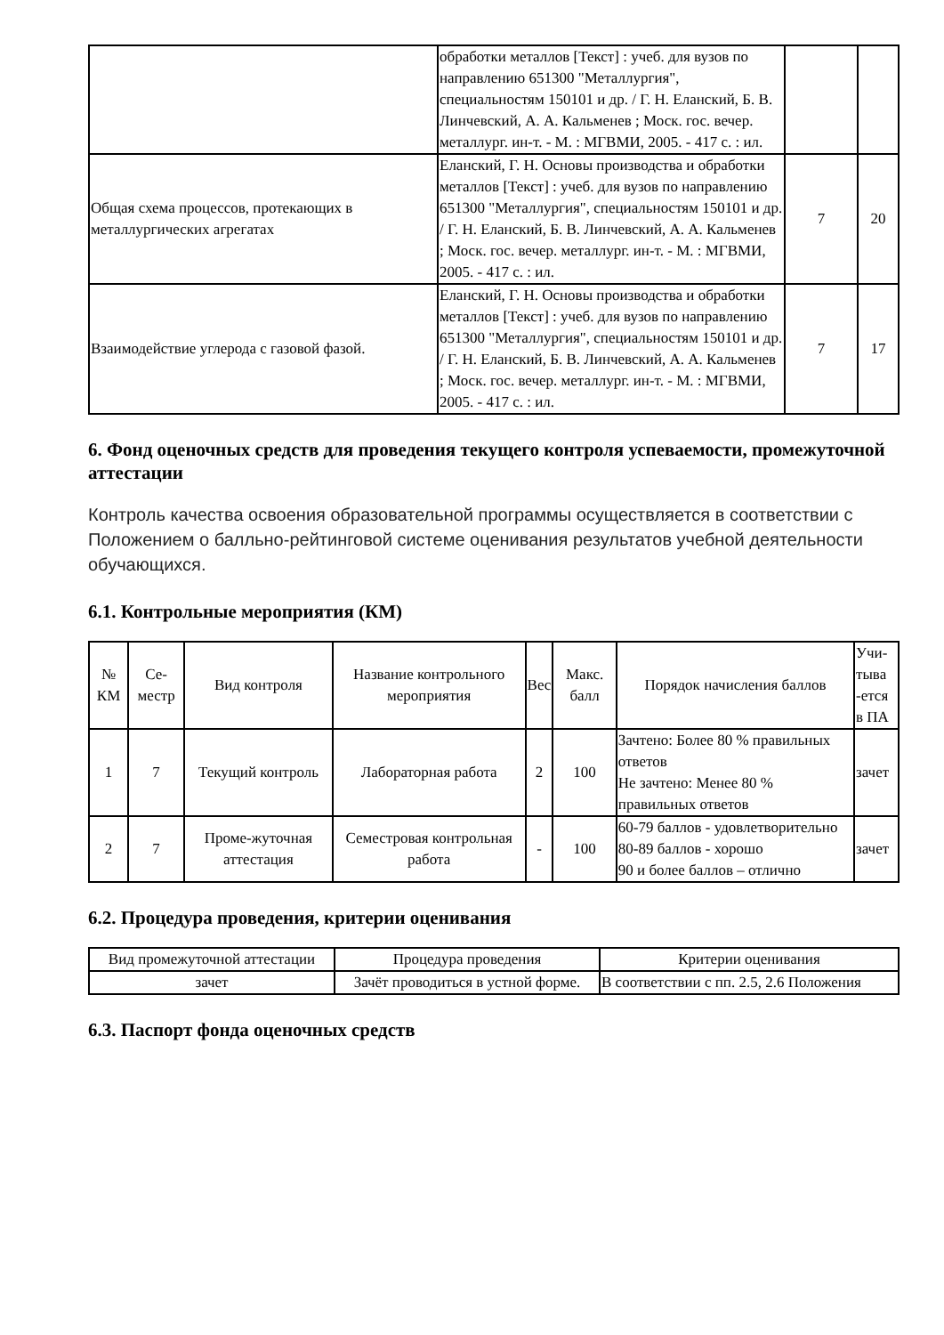| | обработки металлов [Текст] : учеб. для вузов по направлению 651300 "Металлургия", специальностям 150101 и др. / Г. Н. Еланский, Б. В. Линчевский, А. А. Кальменев ; Моск. гос. вечер. металлург. ин-т. - М. : МГВМИ, 2005. - 417 с. : ил. | | |
| Общая схема процессов, протекающих в металлургических агрегатах | Еланский, Г. Н. Основы производства и обработки металлов [Текст] : учеб. для вузов по направлению 651300 "Металлургия", специальностям 150101 и др. / Г. Н. Еланский, Б. В. Линчевский, А. А. Кальменев ; Моск. гос. вечер. металлург. ин-т. - М. : МГВМИ, 2005. - 417 с. : ил. | 7 | 20 |
| Взаимодействие углерода с газовой фазой. | Еланский, Г. Н. Основы производства и обработки металлов [Текст] : учеб. для вузов по направлению 651300 "Металлургия", специальностям 150101 и др. / Г. Н. Еланский, Б. В. Линчевский, А. А. Кальменев ; Моск. гос. вечер. металлург. ин-т. - М. : МГВМИ, 2005. - 417 с. : ил. | 7 | 17 |
6. Фонд оценочных средств для проведения текущего контроля успеваемости, промежуточной аттестации
Контроль качества освоения образовательной программы осуществляется в соответствии с Положением о балльно-рейтинговой системе оценивания результатов учебной деятельности обучающихся.
6.1. Контрольные мероприятия (КМ)
| № КМ | Се-местр | Вид контроля | Название контрольного мероприятия | Вес | Макс. балл | Порядок начисления баллов | Учи-тыва -ется в ПА |
| --- | --- | --- | --- | --- | --- | --- | --- |
| 1 | 7 | Текущий контроль | Лабораторная работа | 2 | 100 | Зачтено: Более 80 % правильных ответов Не зачтено: Менее 80 % правильных ответов | зачет |
| 2 | 7 | Проме-жуточная аттестация | Семестровая контрольная работа | - | 100 | 60-79 баллов - удовлетворительно 80-89 баллов - хорошо 90 и более баллов – отлично | зачет |
6.2. Процедура проведения, критерии оценивания
| Вид промежуточной аттестации | Процедура проведения | Критерии оценивания |
| --- | --- | --- |
| зачет | Зачёт проводиться в устной форме. | В соответствии с пп. 2.5, 2.6 Положения |
6.3. Паспорт фонда оценочных средств